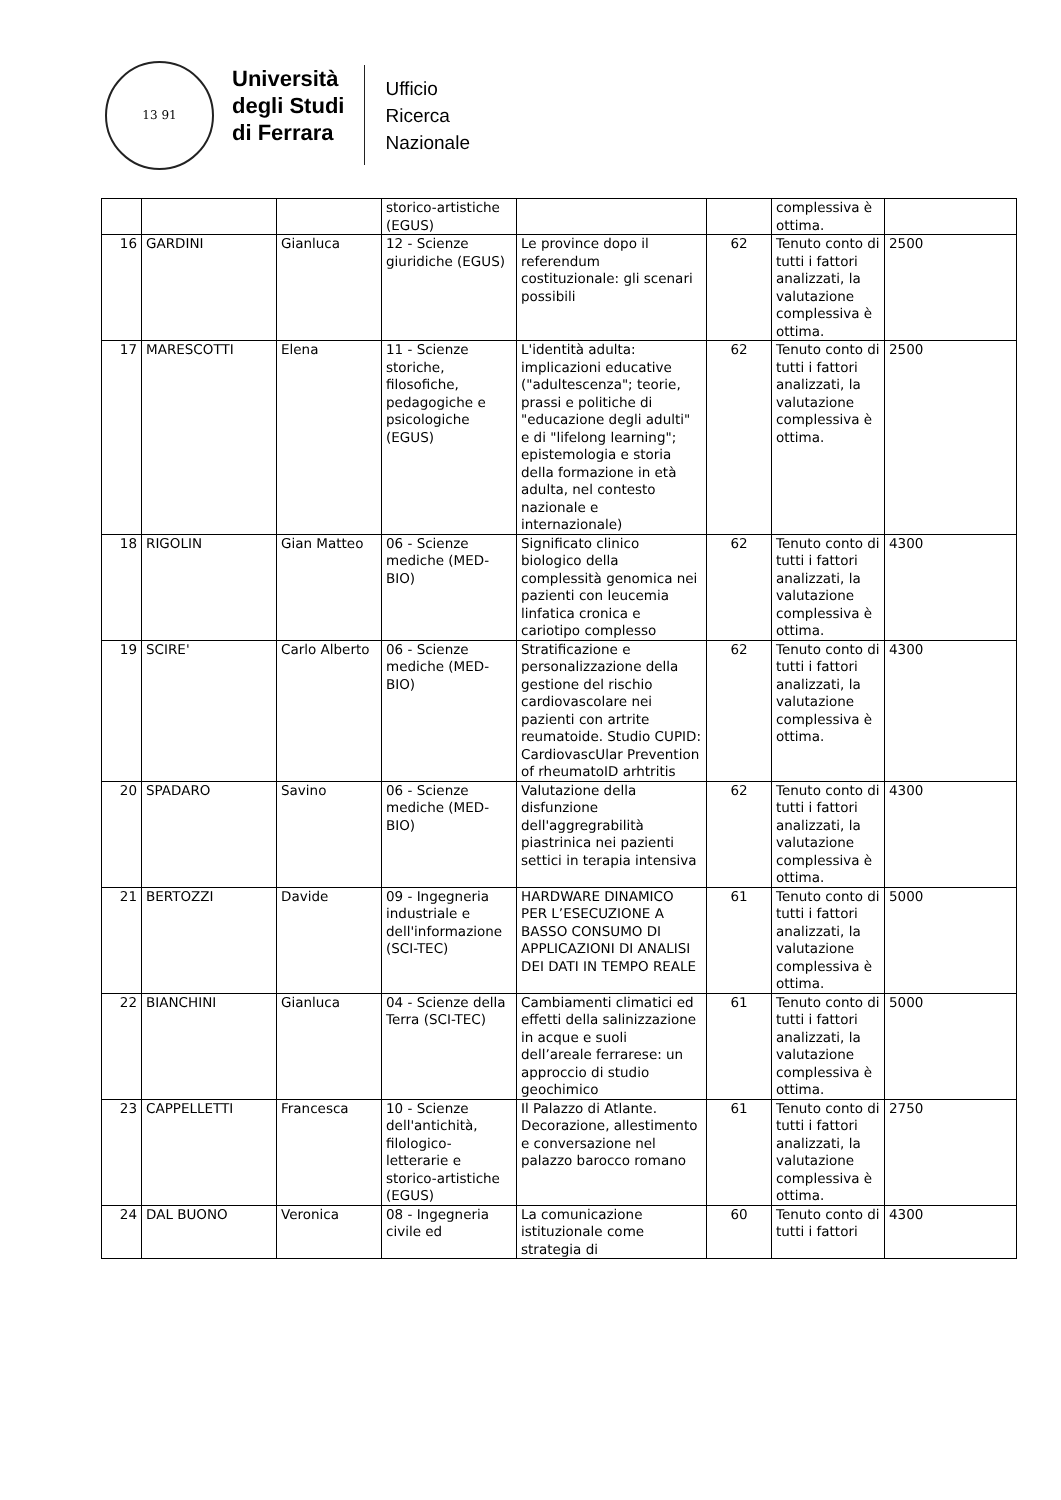13 91
Università
degli Studi
di Ferrara
Ufficio
Ricerca
Nazionale
| | | | storico-artistiche (EGUS) | | | complessiva è ottima. | |
| 16 | GARDINI | Gianluca | 12 - Scienze giuridiche (EGUS) | Le province dopo il referendum costituzionale: gli scenari possibili | 62 | Tenuto conto di tutti i fattori analizzati, la valutazione complessiva è ottima. | 2500 |
| 17 | MARESCOTTI | Elena | 11 - Scienze storiche, filosofiche, pedagogiche e psicologiche (EGUS) | L'identità adulta: implicazioni educative ("adultescenza"; teorie, prassi e politiche di "educazione degli adulti" e di "lifelong learning"; epistemologia e storia della formazione in età adulta, nel contesto nazionale e internazionale) | 62 | Tenuto conto di tutti i fattori analizzati, la valutazione complessiva è ottima. | 2500 |
| 18 | RIGOLIN | Gian Matteo | 06 - Scienze mediche (MED-BIO) | Significato clinico biologico della complessità genomica nei pazienti con leucemia linfatica cronica e cariotipo complesso | 62 | Tenuto conto di tutti i fattori analizzati, la valutazione complessiva è ottima. | 4300 |
| 19 | SCIRE' | Carlo Alberto | 06 - Scienze mediche (MED-BIO) | Stratificazione e personalizzazione della gestione del rischio cardiovascolare nei pazienti con artrite reumatoide. Studio CUPID: CardiovascUlar Prevention of rheumatoID arhtritis | 62 | Tenuto conto di tutti i fattori analizzati, la valutazione complessiva è ottima. | 4300 |
| 20 | SPADARO | Savino | 06 - Scienze mediche (MED-BIO) | Valutazione della disfunzione dell'aggregrabilità piastrinica nei pazienti settici in terapia intensiva | 62 | Tenuto conto di tutti i fattori analizzati, la valutazione complessiva è ottima. | 4300 |
| 21 | BERTOZZI | Davide | 09 - Ingegneria industriale e dell'informazione (SCI-TEC) | HARDWARE DINAMICO PER L’ESECUZIONE A BASSO CONSUMO DI APPLICAZIONI DI ANALISI DEI DATI IN TEMPO REALE | 61 | Tenuto conto di tutti i fattori analizzati, la valutazione complessiva è ottima. | 5000 |
| 22 | BIANCHINI | Gianluca | 04 - Scienze della Terra (SCI-TEC) | Cambiamenti climatici ed effetti della salinizzazione in acque e suoli dell’areale ferrarese: un approccio di studio geochimico | 61 | Tenuto conto di tutti i fattori analizzati, la valutazione complessiva è ottima. | 5000 |
| 23 | CAPPELLETTI | Francesca | 10 - Scienze dell'antichità, filologico-letterarie e storico-artistiche (EGUS) | Il Palazzo di Atlante. Decorazione, allestimento e conversazione nel palazzo barocco romano | 61 | Tenuto conto di tutti i fattori analizzati, la valutazione complessiva è ottima. | 2750 |
| 24 | DAL BUONO | Veronica | 08 - Ingegneria civile ed | La comunicazione istituzionale come strategia di | 60 | Tenuto conto di tutti i fattori | 4300 |